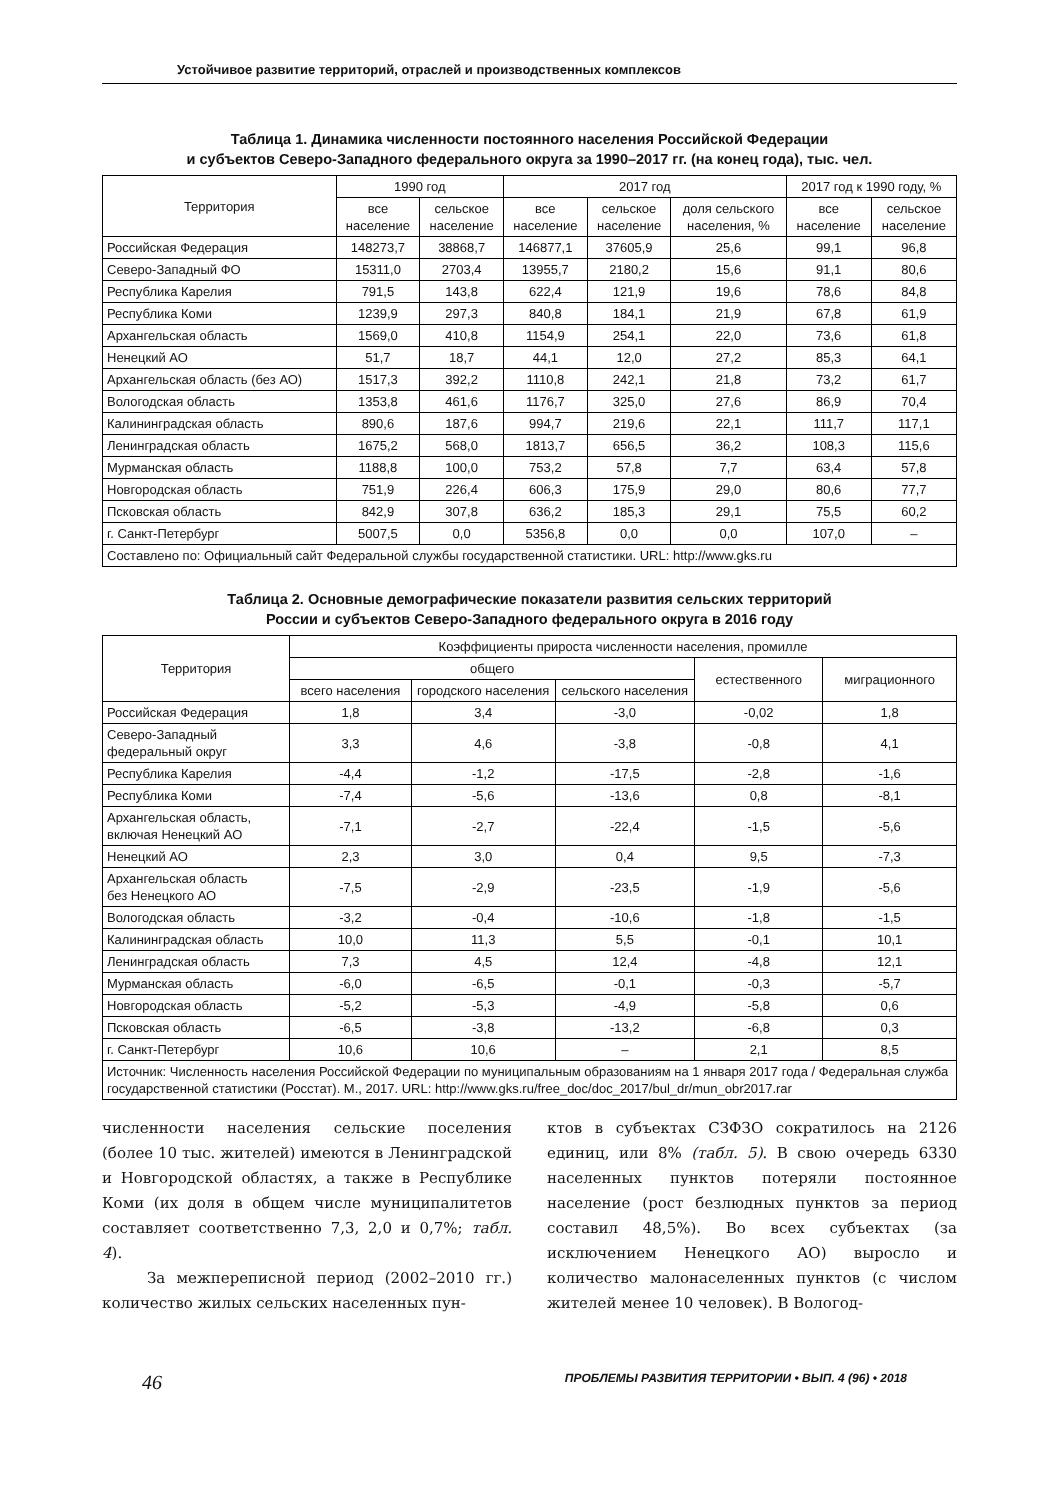Устойчивое развитие территорий, отраслей и производственных комплексов
Таблица 1. Динамика численности постоянного населения Российской Федерации
и субъектов Северо-Западного федерального округа за 1990–2017 гг. (на конец года), тыс. чел.
| Территория | 1990 год | | 2017 год | | | 2017 год к 1990 году, % | |
| --- | --- | --- | --- | --- | --- | --- | --- |
| | все население | сельское население | все население | сельское население | доля сельского населения, % | все население | сельское население |
| Российская Федерация | 148273,7 | 38868,7 | 146877,1 | 37605,9 | 25,6 | 99,1 | 96,8 |
| Северо-Западный ФО | 15311,0 | 2703,4 | 13955,7 | 2180,2 | 15,6 | 91,1 | 80,6 |
| Республика Карелия | 791,5 | 143,8 | 622,4 | 121,9 | 19,6 | 78,6 | 84,8 |
| Республика Коми | 1239,9 | 297,3 | 840,8 | 184,1 | 21,9 | 67,8 | 61,9 |
| Архангельская область | 1569,0 | 410,8 | 1154,9 | 254,1 | 22,0 | 73,6 | 61,8 |
| Ненецкий АО | 51,7 | 18,7 | 44,1 | 12,0 | 27,2 | 85,3 | 64,1 |
| Архангельская область (без АО) | 1517,3 | 392,2 | 1110,8 | 242,1 | 21,8 | 73,2 | 61,7 |
| Вологодская область | 1353,8 | 461,6 | 1176,7 | 325,0 | 27,6 | 86,9 | 70,4 |
| Калининградская область | 890,6 | 187,6 | 994,7 | 219,6 | 22,1 | 111,7 | 117,1 |
| Ленинградская область | 1675,2 | 568,0 | 1813,7 | 656,5 | 36,2 | 108,3 | 115,6 |
| Мурманская область | 1188,8 | 100,0 | 753,2 | 57,8 | 7,7 | 63,4 | 57,8 |
| Новгородская область | 751,9 | 226,4 | 606,3 | 175,9 | 29,0 | 80,6 | 77,7 |
| Псковская область | 842,9 | 307,8 | 636,2 | 185,3 | 29,1 | 75,5 | 60,2 |
| г. Санкт-Петербург | 5007,5 | 0,0 | 5356,8 | 0,0 | 0,0 | 107,0 | – |
| Составлено по: Официальный сайт Федеральной службы государственной статистики. URL: http://www.gks.ru | | | | | | | |
Таблица 2. Основные демографические показатели развития сельских территорий
России и субъектов Северо-Западного федерального округа в 2016 году
| Территория | Коэффициенты прироста численности населения, промилле | | | | |
| --- | --- | --- | --- | --- | --- |
| | общего | | | естественного | миграционного |
| | всего населения | городского населения | сельского населения | | |
| Российская Федерация | 1,8 | 3,4 | -3,0 | -0,02 | 1,8 |
| Северо-Западный федеральный округ | 3,3 | 4,6 | -3,8 | -0,8 | 4,1 |
| Республика Карелия | -4,4 | -1,2 | -17,5 | -2,8 | -1,6 |
| Республика Коми | -7,4 | -5,6 | -13,6 | 0,8 | -8,1 |
| Архангельская область, включая Ненецкий АО | -7,1 | -2,7 | -22,4 | -1,5 | -5,6 |
| Ненецкий АО | 2,3 | 3,0 | 0,4 | 9,5 | -7,3 |
| Архангельская область без Ненецкого АО | -7,5 | -2,9 | -23,5 | -1,9 | -5,6 |
| Вологодская область | -3,2 | -0,4 | -10,6 | -1,8 | -1,5 |
| Калининградская область | 10,0 | 11,3 | 5,5 | -0,1 | 10,1 |
| Ленинградская область | 7,3 | 4,5 | 12,4 | -4,8 | 12,1 |
| Мурманская область | -6,0 | -6,5 | -0,1 | -0,3 | -5,7 |
| Новгородская область | -5,2 | -5,3 | -4,9 | -5,8 | 0,6 |
| Псковская область | -6,5 | -3,8 | -13,2 | -6,8 | 0,3 |
| г. Санкт-Петербург | 10,6 | 10,6 | – | 2,1 | 8,5 |
| Источник: Численность населения Российской Федерации по муниципальным образованиям на 1 января 2017 года / Федеральная служба государственной статистики (Росстат). М., 2017. URL: http://www.gks.ru/free_doc/doc_2017/bul_dr/mun_obr2017.rar | | | | | |
численности населения сельские поселения (более 10 тыс. жителей) имеются в Ленинградской и Новгородской областях, а также в Республике Коми (их доля в общем числе муниципалитетов составляет соответственно 7,3, 2,0 и 0,7%; табл. 4).
За межпереписной период (2002–2010 гг.) количество жилых сельских населенных пун-
ктов в субъектах СЗФЗО сократилось на 2126 единиц, или 8% (табл. 5). В свою очередь 6330 населенных пунктов потеряли постоянное население (рост безлюдных пунктов за период составил 48,5%). Во всех субъектах (за исключением Ненецкого АО) выросло и количество малонаселенных пунктов (с числом жителей менее 10 человек). В Вологод-
46 ПРОБЛЕМЫ РАЗВИТИЯ ТЕРРИТОРИИ • ВЫП. 4 (96) • 2018